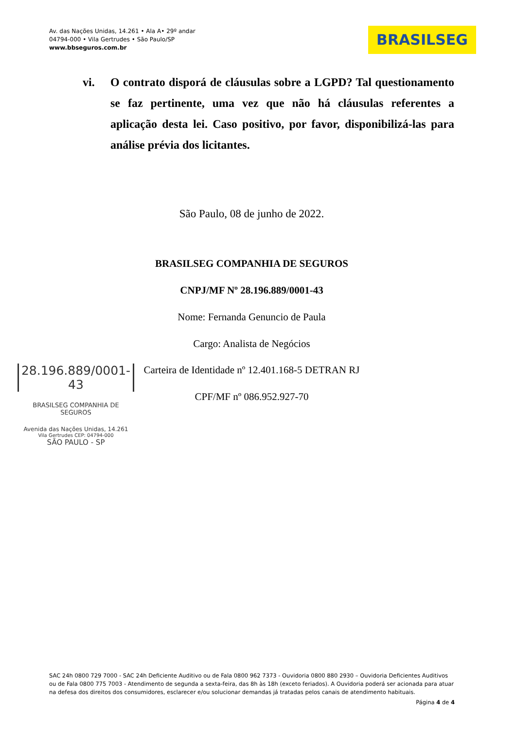Av. das Nações Unidas, 14.261 • Ala A• 29º andar
04794-000 • Vila Gertrudes • São Paulo/SP
www.bbseguros.com.br
BRASILSEG
vi. O contrato disporá de cláusulas sobre a LGPD? Tal questionamento se faz pertinente, uma vez que não há cláusulas referentes a aplicação desta lei. Caso positivo, por favor, disponibilizá-las para análise prévia dos licitantes.
São Paulo, 08 de junho de 2022.
BRASILSEG COMPANHIA DE SEGUROS
CNPJ/MF Nº 28.196.889/0001-43
Nome: Fernanda Genuncio de Paula
Cargo: Analista de Negócios
Carteira de Identidade nº 12.401.168-5 DETRAN RJ
CPF/MF nº 086.952.927-70
28.196.889/0001-43
BRASILSEG COMPANHIA DE SEGUROS
Avenida das Nações Unidas, 14.261
Vila Gertrudes CEP: 04794-000
SÃO PAULO - SP
SAC 24h 0800 729 7000 - SAC 24h Deficiente Auditivo ou de Fala 0800 962 7373 - Ouvidoria 0800 880 2930 – Ouvidoria Deficientes Auditivos ou de Fala 0800 775 7003 - Atendimento de segunda a sexta-feira, das 8h às 18h (exceto feriados). A Ouvidoria poderá ser acionada para atuar na defesa dos direitos dos consumidores, esclarecer e/ou solucionar demandas já tratadas pelos canais de atendimento habituais.
Página 4 de 4